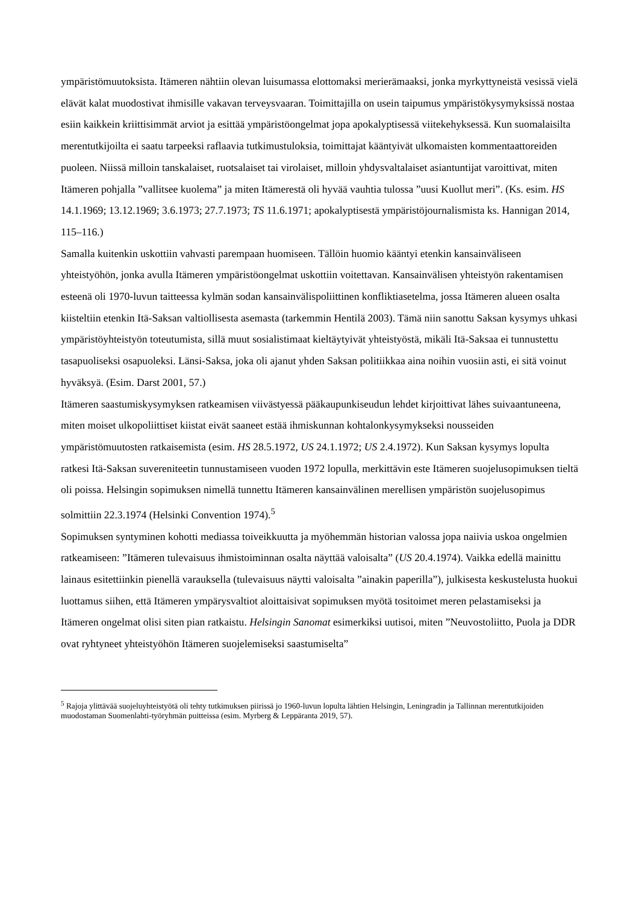ympäristömuutoksista. Itämeren nähtiin olevan luisumassa elottomaksi merierämaaksi, jonka myrkyttyneistä vesissä vielä elävät kalat muodostivat ihmisille vakavan terveysvaaran. Toimittajilla on usein taipumus ympäristökysymyksissä nostaa esiin kaikkein kriittisimmät arviot ja esittää ympäristöongelmat jopa apokalyptisessä viitekehyksessä. Kun suomalaisilta merentutkijoilta ei saatu tarpeeksi raflaavia tutkimustuloksia, toimittajat kääntyivät ulkomaisten kommentaattoreiden puoleen. Niissä milloin tanskalaiset, ruotsalaiset tai virolaiset, milloin yhdysvaltalaiset asiantuntijat varoittivat, miten Itämeren pohjalla ”vallitsee kuolema” ja miten Itämerestä oli hyvää vauhtia tulossa ”uusi Kuollut meri”. (Ks. esim. HS 14.1.1969; 13.12.1969; 3.6.1973; 27.7.1973; TS 11.6.1971; apokalyptisestä ympäristöjournalismista ks. Hannigan 2014, 115–116.)
Samalla kuitenkin uskottiin vahvasti parempaan huomiseen. Tällöin huomio kääntyi etenkin kansainväliseen yhteistyöhön, jonka avulla Itämeren ympäristöongelmat uskottiin voitettavan. Kansainvälisen yhteistyön rakentamisen esteenä oli 1970-luvun taitteessa kylmän sodan kansainvälispoliittinen konfliktiasetelma, jossa Itämeren alueen osalta kiisteltiin etenkin Itä-Saksan valtiollisesta asemasta (tarkemmin Hentilä 2003). Tämä niin sanottu Saksan kysymys uhkasi ympäristöyhteistyön toteutumista, sillä muut sosialistimaat kieltäytyivät yhteistyöstä, mikäli Itä-Saksaa ei tunnustettu tasapuoliseksi osapuoleksi. Länsi-Saksa, joka oli ajanut yhden Saksan politiikkaa aina noihin vuosiin asti, ei sitä voinut hyväksyä. (Esim. Darst 2001, 57.)
Itämeren saastumiskysymyksen ratkeamisen viivästyessä pääkaupunkiseudun lehdet kirjoittivat lähes suivaantuneena, miten moiset ulkopoliittiset kiistat eivät saaneet estää ihmiskunnan kohtalonkysymykseksi nousseiden ympäristömuutosten ratkaisemista (esim. HS 28.5.1972, US 24.1.1972; US 2.4.1972). Kun Saksan kysymys lopulta ratkesi Itä-Saksan suvereniteetin tunnustamiseen vuoden 1972 lopulla, merkittävin este Itämeren suojelusopimuksen tieltä oli poissa. Helsingin sopimuksen nimellä tunnettu Itämeren kansainvälinen merellisen ympäristön suojelusopimus solmittiin 22.3.1974 (Helsinki Convention 1974).<sup>5</sup>
Sopimuksen syntyminen kohotti mediassa toiveikkuutta ja myöhemmän historian valossa jopa naiivia uskoa ongelmien ratkeamiseen: ”Itämeren tulevaisuus ihmistoiminnan osalta näyttää valoisalta” (US 20.4.1974). Vaikka edellä mainittu lainaus esitettiinkin pienellä varauksella (tulevaisuus näytti valoisalta ”ainakin paperilla”), julkisesta keskustelusta huokui luottamus siihen, että Itämeren ympärysvaltiot aloittaisivat sopimuksen myötä tositoimet meren pelastamiseksi ja Itämeren ongelmat olisi siten pian ratkaistu. Helsingin Sanomat esimerkiksi uutisoi, miten ”Neuvostoliitto, Puola ja DDR ovat ryhtyneet yhteistyöhön Itämeren suojelemiseksi saastumiselta”
<sup>5</sup> Rajoja ylittävää suojeluyhteistyötä oli tehty tutkimuksen piirissä jo 1960-luvun lopulta lähtien Helsingin, Leningradin ja Tallinnan merentutkijoiden muodostaman Suomenlahti-työryhmän puitteissa (esim. Myrberg & Leppäranta 2019, 57).